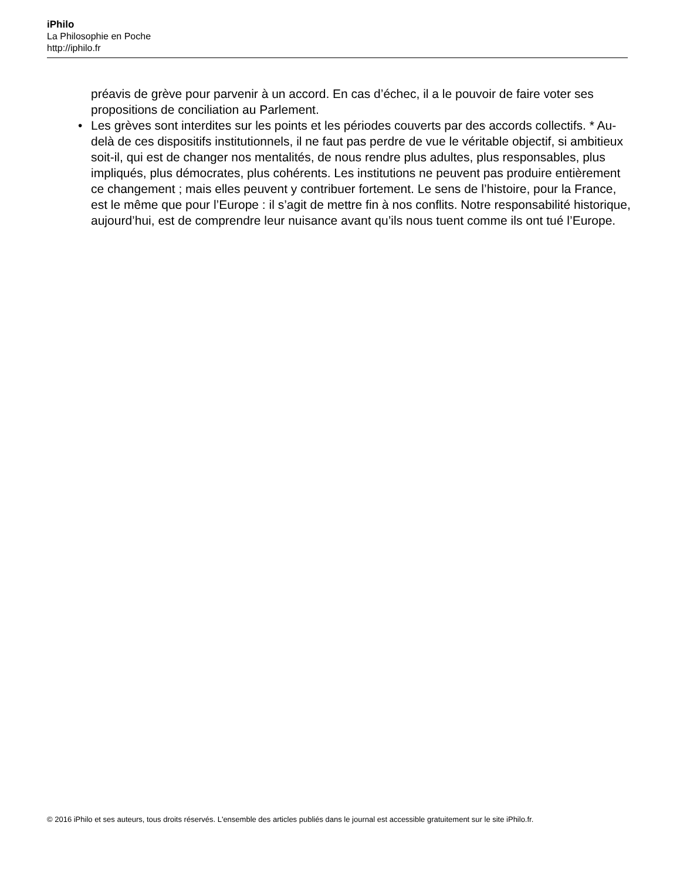iPhilo
La Philosophie en Poche
http://iphilo.fr
préavis de grève pour parvenir à un accord. En cas d’échec, il a le pouvoir de faire voter ses propositions de conciliation au Parlement.
• Les grèves sont interdites sur les points et les périodes couverts par des accords collectifs. * Au-delà de ces dispositifs institutionnels, il ne faut pas perdre de vue le véritable objectif, si ambitieux soit-il, qui est de changer nos mentalités, de nous rendre plus adultes, plus responsables, plus impliqués, plus démocrates, plus cohérents. Les institutions ne peuvent pas produire entièrement ce changement ; mais elles peuvent y contribuer fortement. Le sens de l’histoire, pour la France, est le même que pour l’Europe : il s’agit de mettre fin à nos conflits. Notre responsabilité historique, aujourd’hui, est de comprendre leur nuisance avant qu’ils nous tuent comme ils ont tué l’Europe.
© 2016 iPhilo et ses auteurs, tous droits réservés. L'ensemble des articles publiés dans le journal est accessible gratuitement sur le site iPhilo.fr.